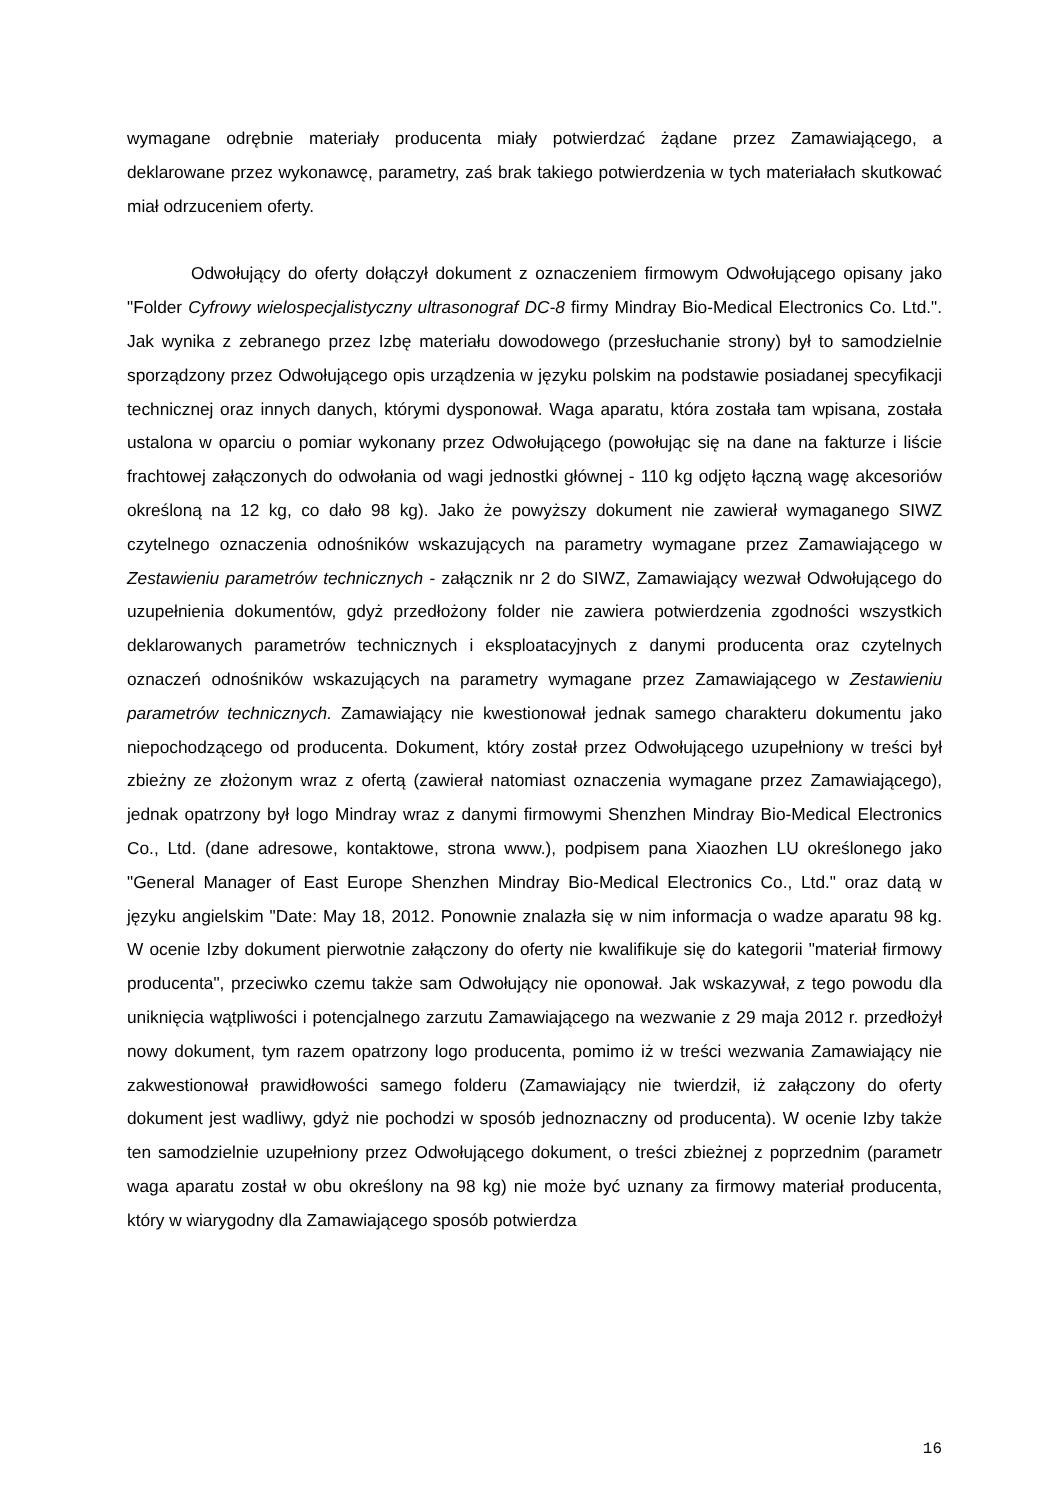wymagane odrębnie materiały producenta miały potwierdzać żądane przez Zamawiającego, a deklarowane przez wykonawcę, parametry, zaś brak takiego potwierdzenia w tych materiałach skutkować miał odrzuceniem oferty.
Odwołujący do oferty dołączył dokument z oznaczeniem firmowym Odwołującego opisany jako "Folder Cyfrowy wielospecjalistyczny ultrasonograf DC-8 firmy Mindray Bio-Medical Electronics Co. Ltd.". Jak wynika z zebranego przez Izbę materiału dowodowego (przesłuchanie strony) był to samodzielnie sporządzony przez Odwołującego opis urządzenia w języku polskim na podstawie posiadanej specyfikacji technicznej oraz innych danych, którymi dysponował. Waga aparatu, która została tam wpisana, została ustalona w oparciu o pomiar wykonany przez Odwołującego (powołując się na dane na fakturze i liście frachtowej załączonych do odwołania od wagi jednostki głównej - 110 kg odjęto łączną wagę akcesoriów określoną na 12 kg, co dało 98 kg). Jako że powyższy dokument nie zawierał wymaganego SIWZ czytelnego oznaczenia odnośników wskazujących na parametry wymagane przez Zamawiającego w Zestawieniu parametrów technicznych - załącznik nr 2 do SIWZ, Zamawiający wezwał Odwołującego do uzupełnienia dokumentów, gdyż przedłożony folder nie zawiera potwierdzenia zgodności wszystkich deklarowanych parametrów technicznych i eksploatacyjnych z danymi producenta oraz czytelnych oznaczeń odnośników wskazujących na parametry wymagane przez Zamawiającego w Zestawieniu parametrów technicznych. Zamawiający nie kwestionował jednak samego charakteru dokumentu jako niepochodzącego od producenta. Dokument, który został przez Odwołującego uzupełniony w treści był zbieżny ze złożonym wraz z ofertą (zawierał natomiast oznaczenia wymagane przez Zamawiającego), jednak opatrzony był logo Mindray wraz z danymi firmowymi Shenzhen Mindray Bio-Medical Electronics Co., Ltd. (dane adresowe, kontaktowe, strona www.), podpisem pana Xiaozhen LU określonego jako "General Manager of East Europe Shenzhen Mindray Bio-Medical Electronics Co., Ltd." oraz datą w języku angielskim "Date: May 18, 2012. Ponownie znalazła się w nim informacja o wadze aparatu 98 kg. W ocenie Izby dokument pierwotnie załączony do oferty nie kwalifikuje się do kategorii "materiał firmowy producenta", przeciwko czemu także sam Odwołujący nie oponował. Jak wskazywał, z tego powodu dla uniknięcia wątpliwości i potencjalnego zarzutu Zamawiającego na wezwanie z 29 maja 2012 r. przedłożył nowy dokument, tym razem opatrzony logo producenta, pomimo iż w treści wezwania Zamawiający nie zakwestionował prawidłowości samego folderu (Zamawiający nie twierdził, iż załączony do oferty dokument jest wadliwy, gdyż nie pochodzi w sposób jednoznaczny od producenta). W ocenie Izby także ten samodzielnie uzupełniony przez Odwołującego dokument, o treści zbieżnej z poprzednim (parametr waga aparatu został w obu określony na 98 kg) nie może być uznany za firmowy materiał producenta, który w wiarygodny dla Zamawiającego sposób potwierdza
16